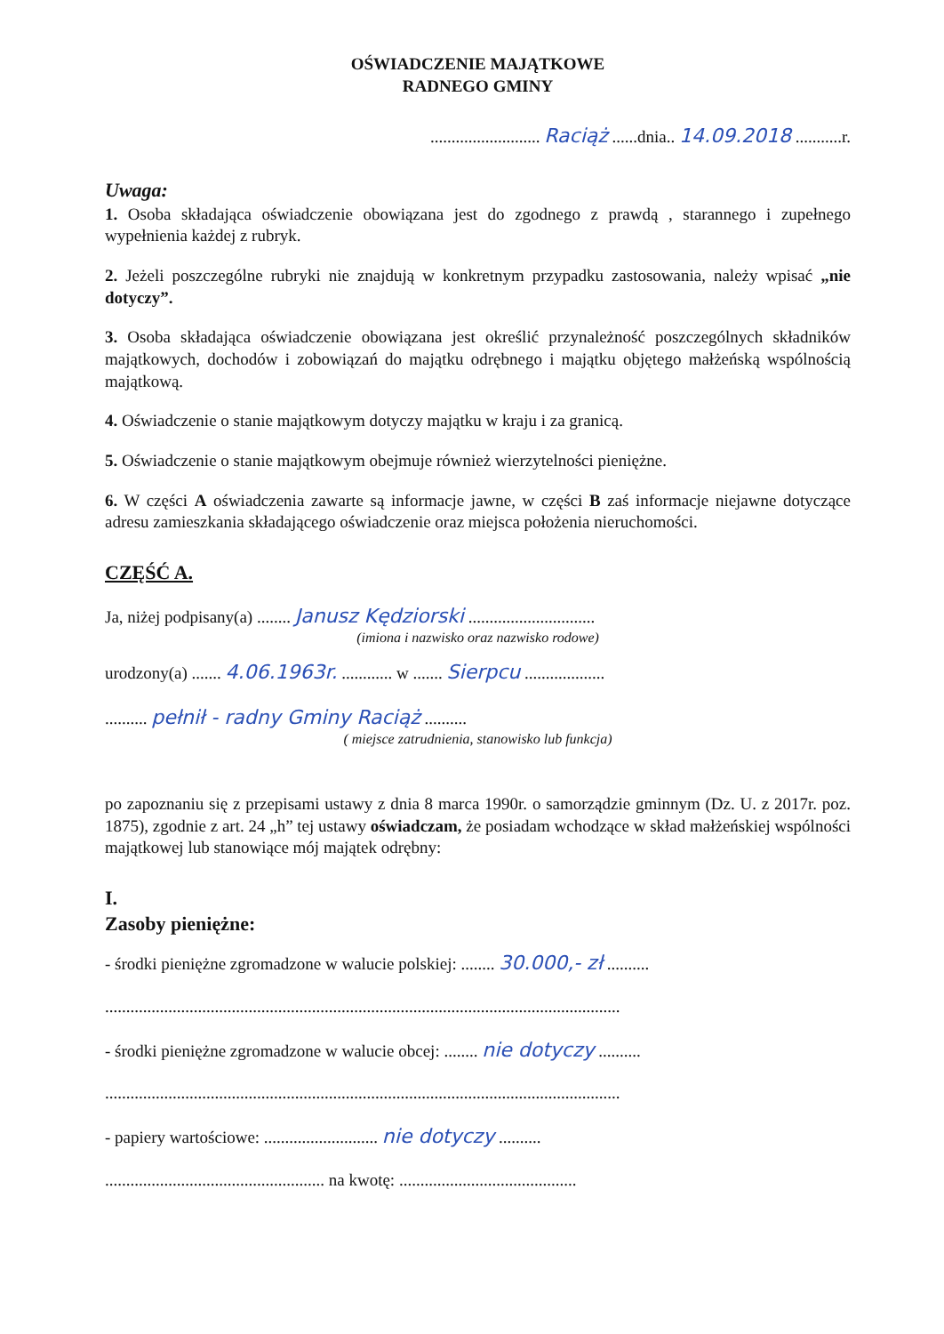OŚWIADCZENIE MAJĄTKOWE
RADNEGO GMINY
.......................... Raciąż ......dnia.. 14.09.2018 ...........r.
Uwaga:
1. Osoba składająca oświadczenie obowiązana jest do zgodnego z prawdą , starannego i zupełnego wypełnienia każdej z rubryk.
2. Jeżeli poszczególne rubryki nie znajdują w konkretnym przypadku zastosowania, należy wpisać „nie dotyczy”.
3. Osoba składająca oświadczenie obowiązana jest określić przynależność poszczególnych składników majątkowych, dochodów i zobowiązań do majątku odrębnego i majątku objętego małżeńską wspólnością majątkową.
4. Oświadczenie o stanie majątkowym dotyczy majątku w kraju i za granicą.
5. Oświadczenie o stanie majątkowym obejmuje również wierzytelności pieniężne.
6. W części A oświadczenia zawarte są informacje jawne, w części B zaś informacje niejawne dotyczące adresu zamieszkania składającego oświadczenie oraz miejsca położenia nieruchomości.
CZĘŚĆ A.
Ja, niżej podpisany(a) ........ Janusz Kędziorski ..............................
(imiona i nazwisko oraz nazwisko rodowe)
urodzony(a) ....... 4.06.1963r. ............ w ....... Sierpcu ...................
.......... pełnił - radny Gminy Raciąż ..........
( miejsce zatrudnienia, stanowisko lub funkcja)
po zapoznaniu się z przepisami ustawy z dnia 8 marca 1990r. o samorządzie gminnym (Dz. U. z 2017r. poz. 1875), zgodnie z art. 24 „h” tej ustawy oświadczam, że posiadam wchodzące w skład małżeńskiej wspólności majątkowej lub stanowiące mój majątek odrębny:
I.
Zasoby pieniężne:
- środki pieniężne zgromadzone w walucie polskiej: ........ 30.000,- zł ..........
..........................................................................................................................
- środki pieniężne zgromadzone w walucie obcej: ........ nie dotyczy ..........
..........................................................................................................................
- papiery wartościowe: ........................... nie dotyczy ..........
.................................................... na kwotę: ..........................................